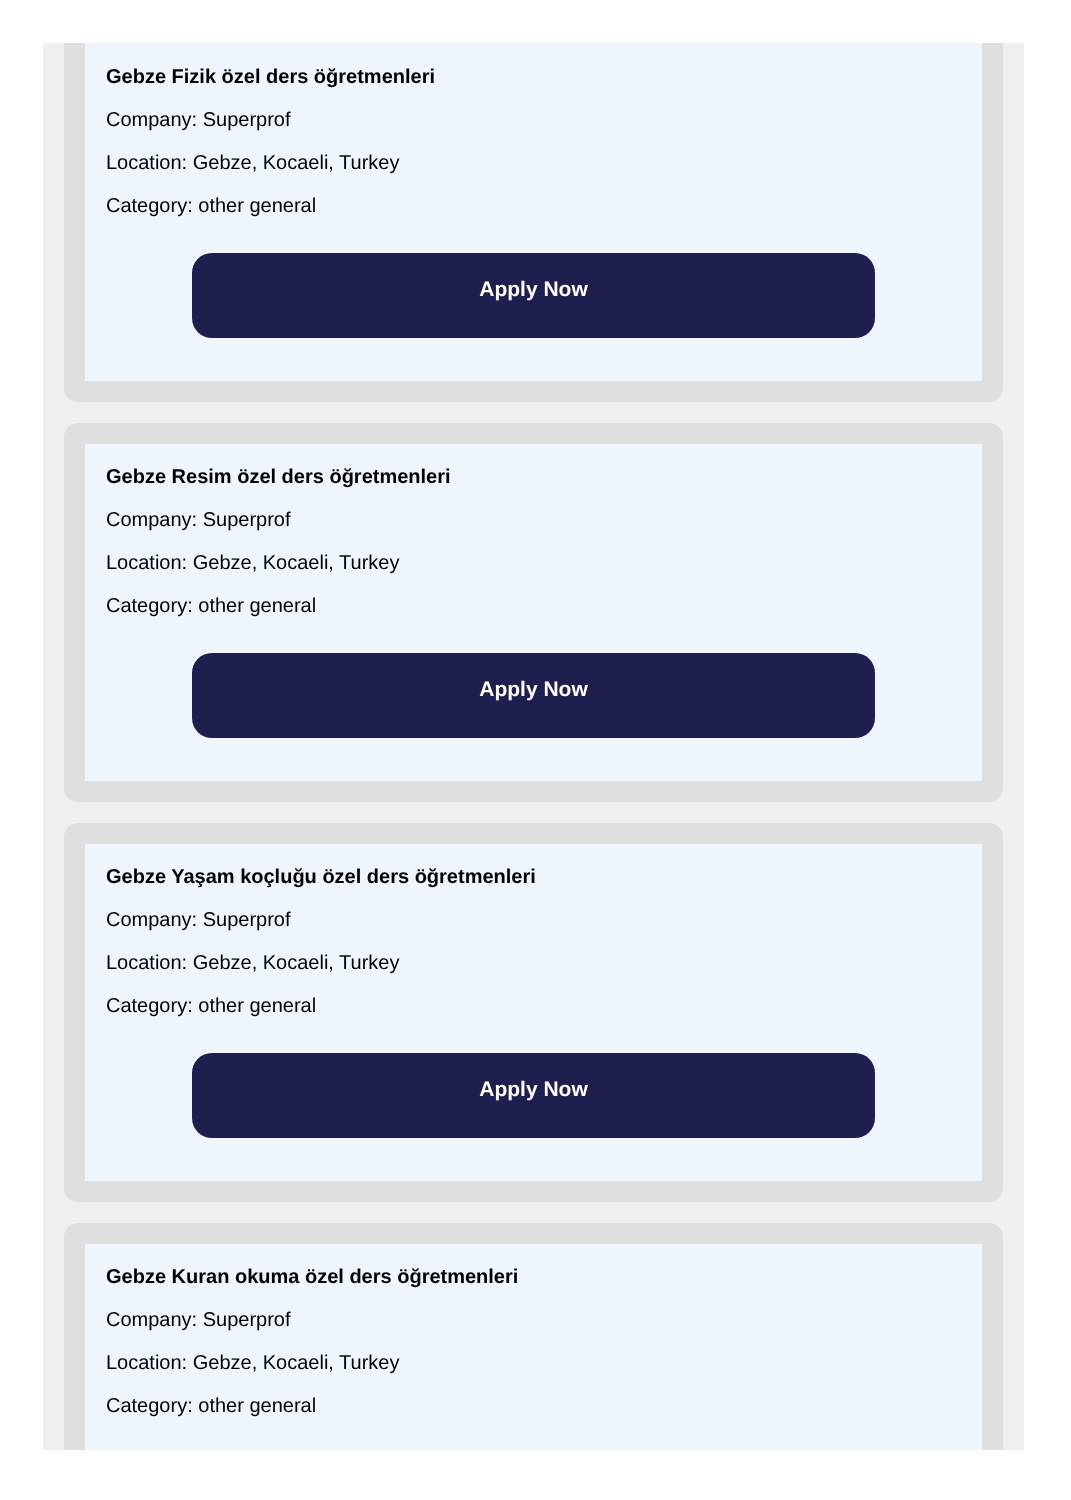Gebze Fizik özel ders öğretmenleri
Company: Superprof
Location: Gebze, Kocaeli, Turkey
Category: other general
Apply Now
Gebze Resim özel ders öğretmenleri
Company: Superprof
Location: Gebze, Kocaeli, Turkey
Category: other general
Apply Now
Gebze Yaşam koçluğu özel ders öğretmenleri
Company: Superprof
Location: Gebze, Kocaeli, Turkey
Category: other general
Apply Now
Gebze Kuran okuma özel ders öğretmenleri
Company: Superprof
Location: Gebze, Kocaeli, Turkey
Category: other general